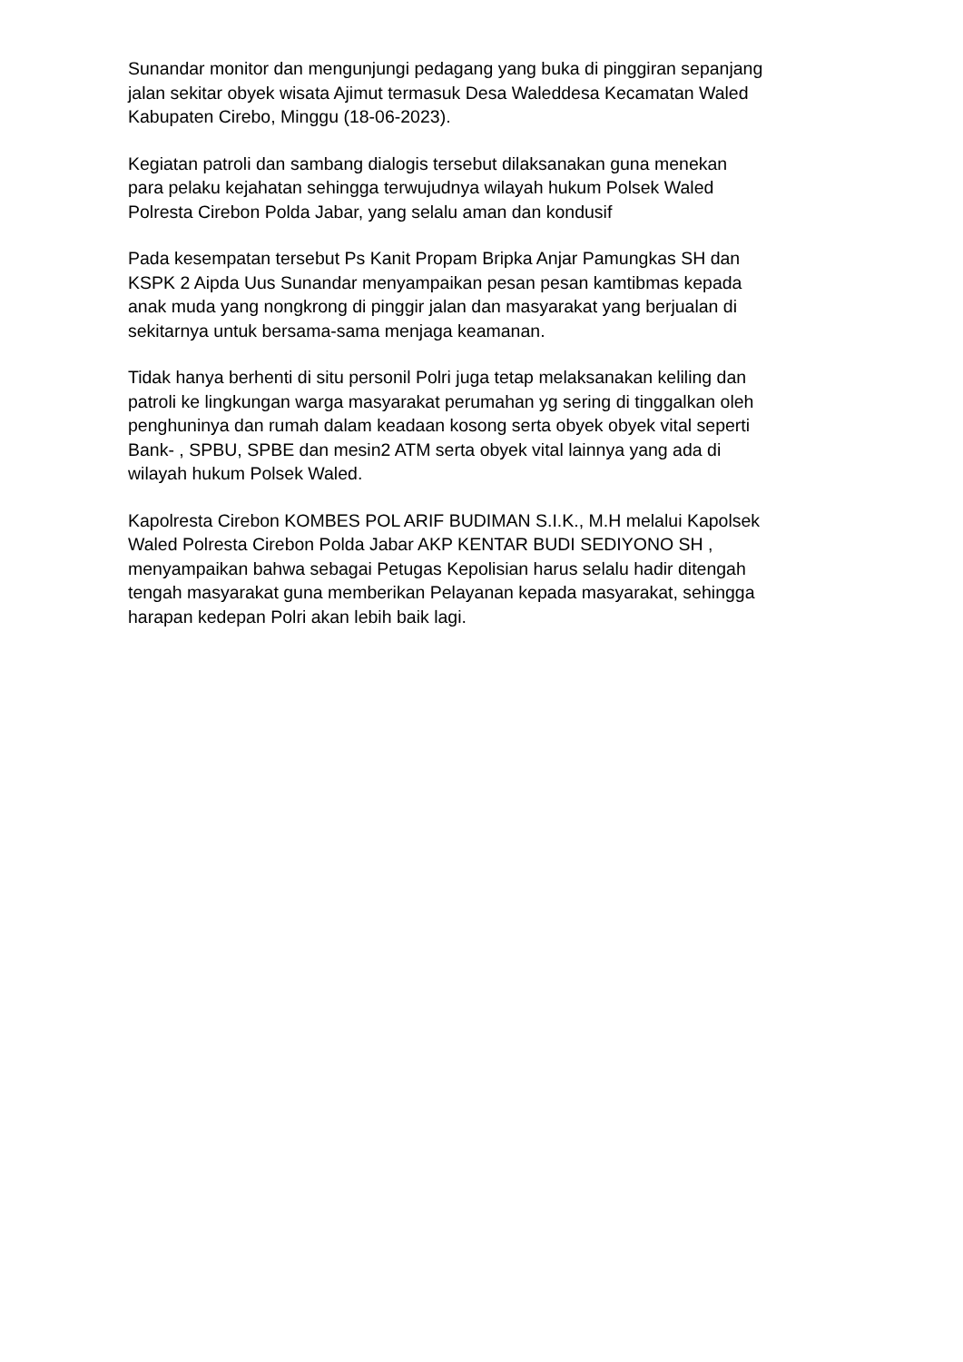Sunandar monitor dan mengunjungi pedagang yang buka di pinggiran sepanjang jalan sekitar obyek wisata Ajimut termasuk Desa Waleddesa Kecamatan Waled Kabupaten Cirebo, Minggu (18-06-2023).
Kegiatan patroli dan sambang dialogis tersebut dilaksanakan guna menekan para pelaku kejahatan sehingga terwujudnya wilayah hukum Polsek Waled Polresta Cirebon Polda Jabar, yang selalu aman dan kondusif
Pada kesempatan tersebut Ps Kanit Propam Bripka Anjar Pamungkas SH dan KSPK 2 Aipda Uus Sunandar menyampaikan pesan pesan kamtibmas kepada anak muda yang nongkrong di pinggir jalan dan masyarakat yang berjualan di sekitarnya untuk bersama-sama menjaga keamanan.
Tidak hanya berhenti di situ personil Polri juga tetap melaksanakan keliling dan patroli ke lingkungan warga masyarakat perumahan yg sering di tinggalkan oleh penghuninya dan rumah dalam keadaan kosong serta obyek obyek vital seperti Bank- , SPBU, SPBE dan mesin2 ATM serta obyek vital lainnya yang ada di wilayah hukum Polsek Waled.
Kapolresta Cirebon KOMBES POL ARIF BUDIMAN S.I.K., M.H melalui Kapolsek Waled Polresta Cirebon Polda Jabar AKP KENTAR BUDI SEDIYONO SH , menyampaikan bahwa sebagai Petugas Kepolisian harus selalu hadir ditengah tengah masyarakat guna memberikan Pelayanan kepada masyarakat, sehingga harapan kedepan Polri akan lebih baik lagi.